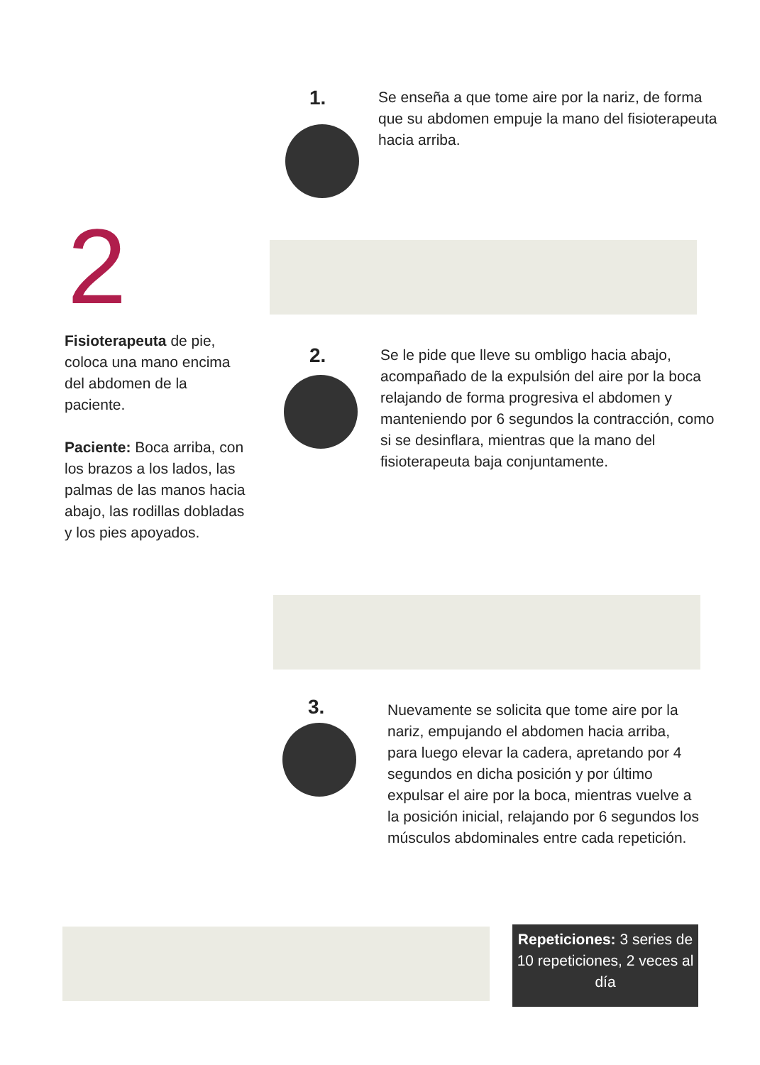2
Fisioterapeuta de pie, coloca una mano encima del abdomen de la paciente.
Paciente: Boca arriba, con los brazos a los lados, las palmas de las manos hacia abajo, las rodillas dobladas y los pies apoyados.
1.
Se enseña a que tome aire por la nariz, de forma que su abdomen empuje la mano del fisioterapeuta hacia arriba.
2.
Se le pide que lleve su ombligo hacia abajo, acompañado de la expulsión del aire por la boca relajando de forma progresiva el abdomen y manteniendo por 6 segundos la contracción, como si se desinflara, mientras que la mano del fisioterapeuta baja conjuntamente.
3.
Nuevamente se solicita que tome aire por la nariz, empujando el abdomen hacia arriba, para luego elevar la cadera, apretando por 4 segundos en dicha posición y por último expulsar el aire por la boca, mientras vuelve a la posición inicial, relajando por 6 segundos los músculos abdominales entre cada repetición.
Repeticiones: 3 series de 10 repeticiones, 2 veces al día